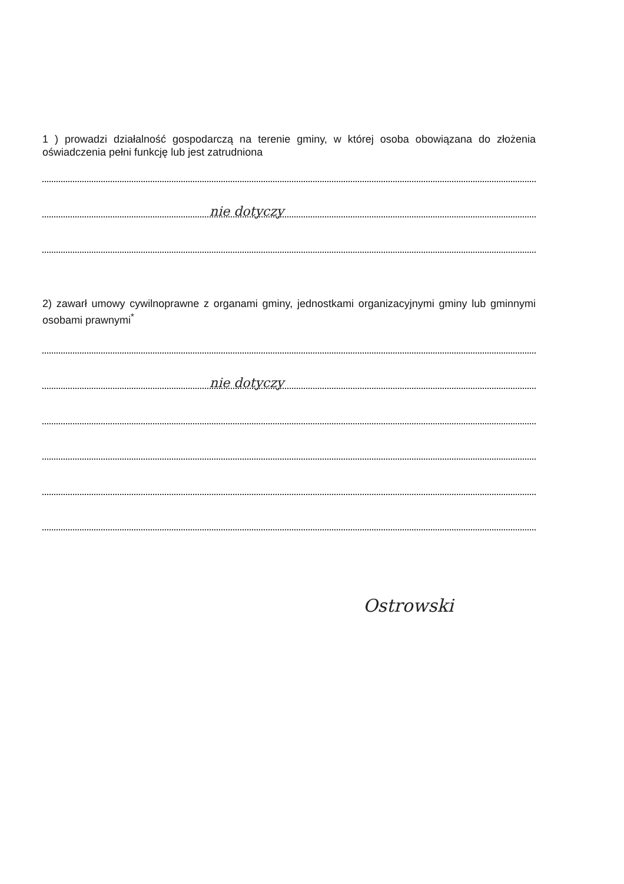1 ) prowadzi działalność gospodarczą na terenie gminy, w której osoba obowiązana do złożenia oświadczenia pełni funkcję lub jest zatrudniona
nie dotyczy
2) zawarł umowy cywilnoprawne z organami gminy, jednostkami organizacyjnymi gminy lub gminnymi osobami prawnymi<sup>*</sup>
nie dotyczy
Ostrowski